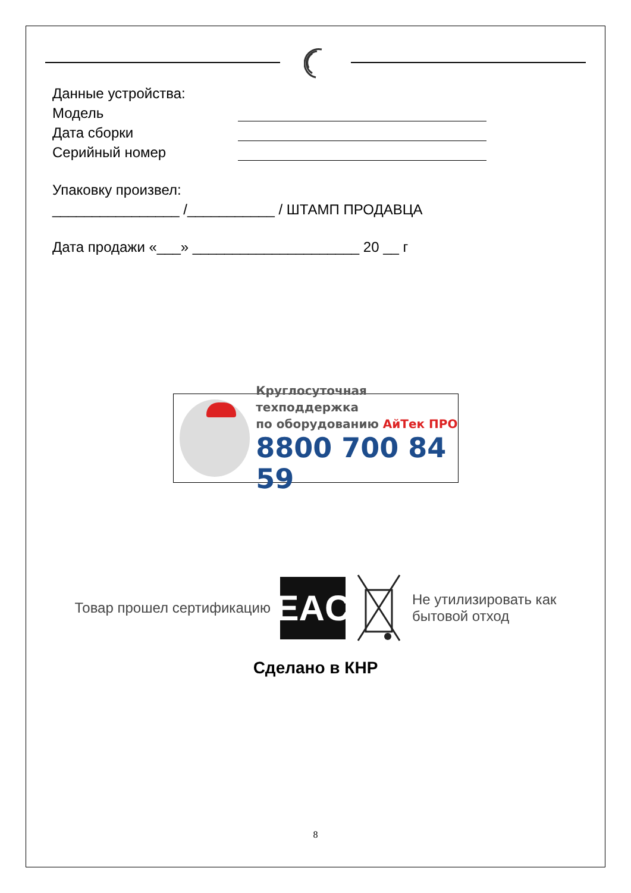Данные устройства:
Модель
Дата сборки
Серийный номер
Упаковку произвел:
________________ /___________ / ШТАМП ПРОДАВЦА
Дата продажи «___» _____________________ 20 __ г
Круглосуточная техподдержка
по оборудованию АйТек ПРО
8800 700 84 59
Товар прошел сертификацию
EAC
Не утилизировать как
бытовой отход
Сделано в КНР
8